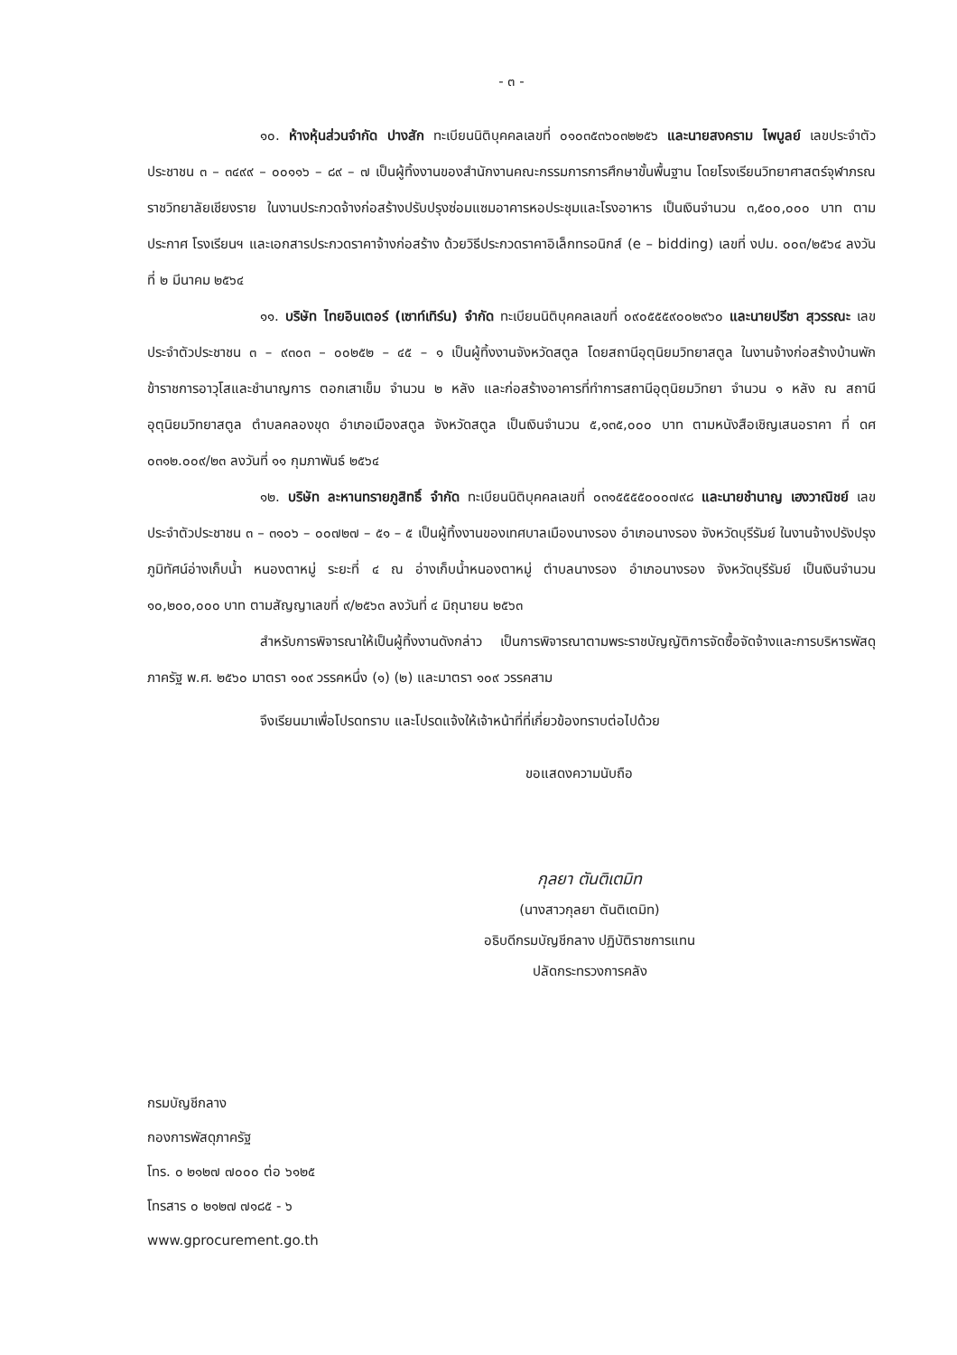- ๓ -
๑๐. ห้างหุ้นส่วนจำกัด ปางสัก ทะเบียนนิติบุคคลเลขที่ ๐๑๐๓๕๓๖๐๓๒๒๕๖ และนายสงคราม ไพบูลย์ เลขประจำตัวประชาชน ๓ – ๓๔๙๙ – ๐๐๑๑๖ – ๘๙ – ๗ เป็นผู้ทิ้งงานของสำนักงานคณะกรรมการการศึกษาขั้นพื้นฐาน โดยโรงเรียนวิทยาศาสตร์จุฬาภรณราชวิทยาลัยเชียงราย ในงานประกวดจ้างก่อสร้างปรับปรุงซ่อมแซมอาคารหอประชุมและโรงอาหาร เป็นเงินจำนวน ๓,๕๐๐,๐๐๐ บาท ตามประกาศ โรงเรียนฯ และเอกสารประกวดราคาจ้างก่อสร้าง ด้วยวิธีประกวดราคาอิเล็กทรอนิกส์ (e – bidding) เลขที่ งปม. ๐๐๓/๒๕๖๔ ลงวันที่ ๒ มีนาคม ๒๕๖๔
๑๑. บริษัท ไทยอินเตอร์ (เซาท์เทิร์น) จำกัด ทะเบียนนิติบุคคลเลขที่ ๐๙๐๕๕๕๙๐๐๒๙๖๐ และนายปรีชา สุวรรณะ เลขประจำตัวประชาชน ๓ – ๙๓๐๓ – ๐๐๒๕๒ – ๔๕ – ๑ เป็นผู้ทิ้งงานจังหวัดสตูล โดยสถานีอุตุนิยมวิทยาสตูล ในงานจ้างก่อสร้างบ้านพักข้าราชการอาวุโสและชำนาญการ ตอกเสาเข็ม จำนวน ๒ หลัง และก่อสร้างอาคารที่ทำการสถานีอุตุนิยมวิทยา จำนวน ๑ หลัง ณ สถานีอุตุนิยมวิทยาสตูล ตำบลคลองขุด อำเภอเมืองสตูล จังหวัดสตูล เป็นเงินจำนวน ๕,๑๓๕,๐๐๐ บาท ตามหนังสือเชิญเสนอราคา ที่ ดศ ๐๓๑๒.๐๐๙/๒๓ ลงวันที่ ๑๑ กุมภาพันธ์ ๒๕๖๔
๑๒. บริษัท ละหานทรายภูสิทธิ์ จำกัด ทะเบียนนิติบุคคลเลขที่ ๐๓๑๕๕๕๕๐๐๐๗๙๘ และนายชำนาญ เฮงวาณิชย์ เลขประจำตัวประชาชน ๓ – ๓๑๐๖ – ๐๐๗๒๗ – ๕๑ – ๕ เป็นผู้ทิ้งงานของเทศบาลเมืองนางรอง อำเภอนางรอง จังหวัดบุรีรัมย์ ในงานจ้างปรังปรุงภูมิทัศน์อ่างเก็บน้ำ หนองตาหมู่ ระยะที่ ๔ ณ อ่างเก็บน้ำหนองตาหมู่ ตำบลนางรอง อำเภอนางรอง จังหวัดบุรีรัมย์ เป็นเงินจำนวน ๑๐,๒๐๐,๐๐๐ บาท ตามสัญญาเลขที่ ๙/๒๕๖๓ ลงวันที่ ๔ มิถุนายน ๒๕๖๓
สำหรับการพิจารณาให้เป็นผู้ทิ้งงานดังกล่าว เป็นการพิจารณาตามพระราชบัญญัติการจัดซื้อจัดจ้างและการบริหารพัสดุภาครัฐ พ.ศ. ๒๕๖๐ มาตรา ๑๐๙ วรรคหนึ่ง (๑) (๒) และมาตรา ๑๐๙ วรรคสาม
จึงเรียนมาเพื่อโปรดทราบ และโปรดแจ้งให้เจ้าหน้าที่ที่เกี่ยวข้องทราบต่อไปด้วย
ขอแสดงความนับถือ
กุลยา ตันติเตมิท
(นางสาวกุลยา ตันติเตมิท)
อธิบดีกรมบัญชีกลาง ปฏิบัติราชการแทน
ปลัดกระทรวงการคลัง
กรมบัญชีกลาง
กองการพัสดุภาครัฐ
โทร. ๐ ๒๑๒๗ ๗๐๐๐ ต่อ ๖๑๒๕
โทรสาร ๐ ๒๑๒๗ ๗๑๘๕ - ๖
www.gprocurement.go.th